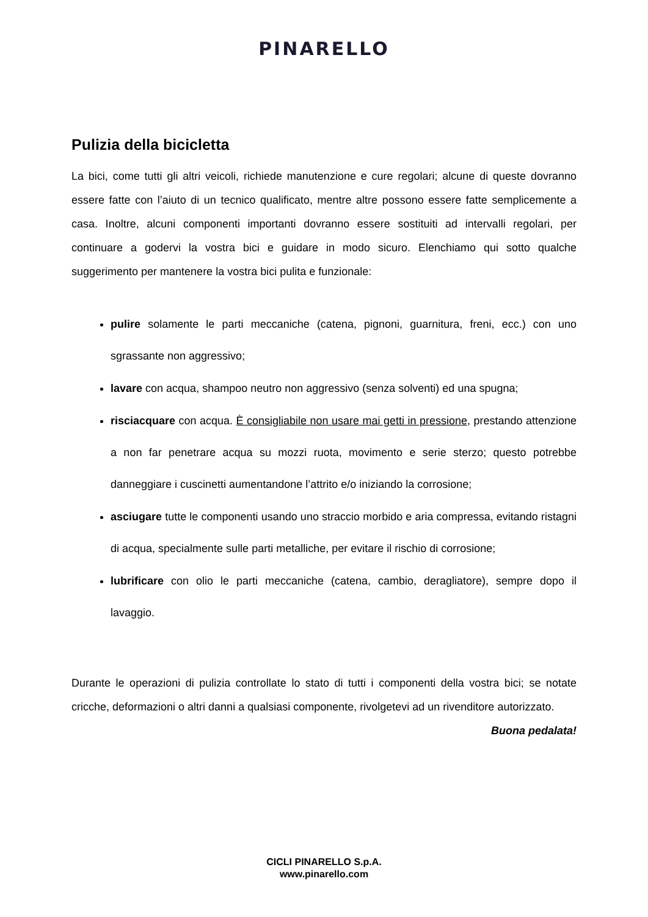PINARELLO
Pulizia della bicicletta
La bici, come tutti gli altri veicoli, richiede manutenzione e cure regolari; alcune di queste dovranno essere fatte con l’aiuto di un tecnico qualificato, mentre altre possono essere fatte semplicemente a casa. Inoltre, alcuni componenti importanti dovranno essere sostituiti ad intervalli regolari, per continuare a godervi la vostra bici e guidare in modo sicuro. Elenchiamo qui sotto qualche suggerimento per mantenere la vostra bici pulita e funzionale:
pulire solamente le parti meccaniche (catena, pignoni, guarnitura, freni, ecc.) con uno sgrassante non aggressivo;
lavare con acqua, shampoo neutro non aggressivo (senza solventi) ed una spugna;
risciacquare con acqua. È consigliabile non usare mai getti in pressione, prestando attenzione a non far penetrare acqua su mozzi ruota, movimento e serie sterzo; questo potrebbe danneggiare i cuscinetti aumentandone l’attrito e/o iniziando la corrosione;
asciugare tutte le componenti usando uno straccio morbido e aria compressa, evitando ristagni di acqua, specialmente sulle parti metalliche, per evitare il rischio di corrosione;
lubrificare con olio le parti meccaniche (catena, cambio, deragliatore), sempre dopo il lavaggio.
Durante le operazioni di pulizia controllate lo stato di tutti i componenti della vostra bici; se notate cricche, deformazioni o altri danni a qualsiasi componente, rivolgetevi ad un rivenditore autorizzato.
Buona pedalata!
CICLI PINARELLO S.p.A.
www.pinarello.com